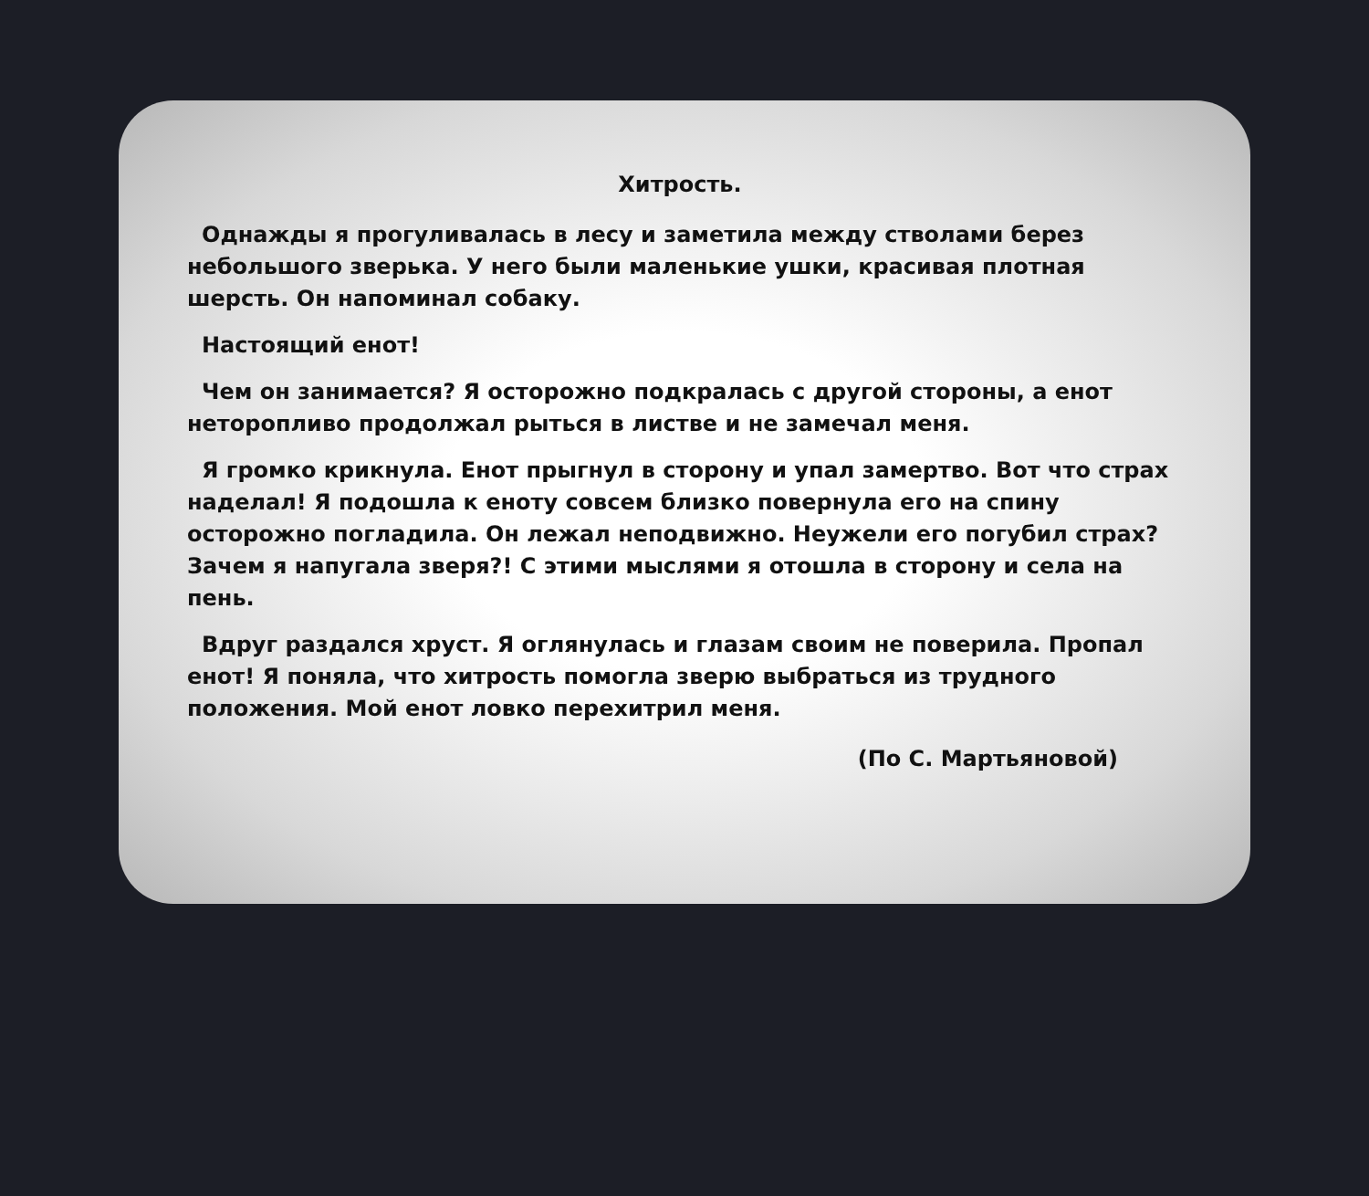Хитрость.
Однажды я прогуливалась в лесу и заметила между стволами берез небольшого зверька. У него были маленькие ушки, красивая плотная шерсть. Он напоминал собаку.
Настоящий енот!
Чем он занимается? Я осторожно подкралась с другой стороны, а енот неторопливо продолжал рыться в листве и не замечал меня.
Я громко крикнула. Енот прыгнул в сторону и упал замертво. Вот что страх наделал! Я подошла к еноту совсем близко повернула его на спину осторожно погладила. Он лежал неподвижно. Неужели его погубил страх? Зачем я напугала зверя?! С этими мыслями я отошла в сторону и села на пень.
Вдруг раздался хруст. Я оглянулась и глазам своим не поверила. Пропал енот! Я поняла, что хитрость помогла зверю выбраться из трудного положения. Мой енот ловко перехитрил меня.
(По С. Мартьяновой)